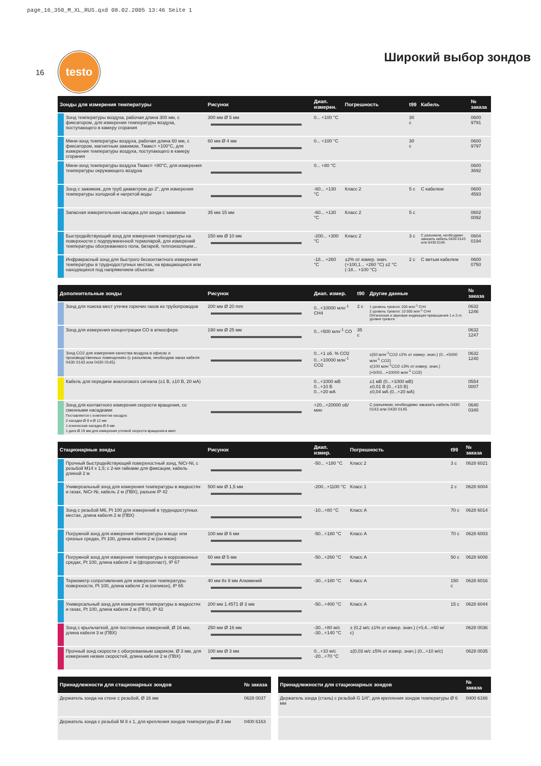page_16_350_M_XL_RUS.qxd 08.02.2005 13:46 Seite 1
16
testo
Широкий выбор зондов
| Зонды для измерения температуры | Рисунок | Диап. измерен. | Погрешность | t99 | Кабель | № заказа |
| --- | --- | --- | --- | --- | --- | --- |
| Зонд температуры воздуха, рабочая длина 300 мм, с фиксатором, для измерения температуры воздуха, поступающего в камеру сгорания | 300 мм Ø 5 мм | 0... +100 °C | | 30 с | | 0600 9791 |
| Мини-зонд температуры воздуха, рабочая длина 60 мм, с фиксатором, магнитным зажимом, Тмакс= +100°C, для измерения температуры воздуха, поступающего в камеру сгорания | 60 мм Ø 4 мм | 0... +100 °C | | 30 с | | 0600 9797 |
| Мини-зонд температуры воздуха Тмакс= +80°C, для измерения температуры окружающего воздуха | | 0... +80 °C | | | | 0600 3692 |
| Зонд с зажимом, для труб диаметром до 2", для измерения температуры холодной и нагретой воды | | -60... +130 °C | Класс 2 | 5 с | С кабелем | 0600 4593 |
| Запасная измерительная насадка для зонда с зажимом | 35 мм 15 мм | -60... +130 °C | Класс 2 | 5 с | | 0602 0092 |
| Быстродействующий зонд для измерения температуры на поверхности с подпружиненной термопарой, для измерений температуры обогреваемого пола, батарей, теплоизоляции... | 150 мм Ø 10 мм | -200... +300 °C | Класс 2 | 3 с | С разъемом, необходимо заказать кабель 0430 0143 или 0430 0145 | 0604 0194 |
| Инфракрасный зонд для быстрого бесконтактного измерения температуры в труднодоступных местах, на вращающихся или находящихся под напряжением объектах | | -18... +260 °C | ±2% от измер. знач. (+100,1... +260 °C) ±2 °C (-18... +100 °C) | 2 с | С витым кабелем | 0600 0750 |
| Дополнительные зонды | Рисунок | Диап. измер. | t90 | Другие данные | № заказа |
| --- | --- | --- | --- | --- | --- |
| Зонд для поиска мест утечек горючих газов из трубопроводов | 200 мм Ø 20 mm | 0...+10000 млн<sup>-1</sup> CH4 | 2 с | 1 уровень тревоги: 200 млн<sup>-1</sup> CH4 2 уровень тревоги: 10 000 млн<sup>-1</sup> CH4 Оптическая и звуковая индикация превышения 1 и 2-го уровня тревоги | 0632 1246 |
| Зонд для измерения концентрации CO в атмосфере | 190 мм Ø 25 мм | 0...+500 млн<sup>-1</sup> CO | 35 с | | 0632 1247 |
| Зонд CO2 для измерения качества воздуха в офисах и производственных помещениях (с разъемом, необходим заказ кабеля 0430 0143 или 0430 0145) | | 0...+1 об. % CO2 0...+10000 млн<sup>-1</sup> CO2 | | ±(50 млн<sup>-1</sup>CO2 ±2% от измер. знач.) (0...+5000 млн<sup>-1</sup> CO2) ±(100 млн<sup>-1</sup>CO2 ±3% от измер. знач.) (+5001...+10000 млн<sup>-1</sup> CO2) | 0632 1240 |
| Кабель для передачи аналогового сигнала (±1 В, ±10 В, 20 мА) | | 0...+1000 мВ 0...+10 В 0...+20 мА | | ±1 мВ (0...+1000 мВ) ±0,01 В (0...+10 В) ±0,04 мА (0...+20 мА) | 0554 0007 |
| Зонд для контактного измерения скорости вращения, со сменными насадками Поставляется с комплектом насадок: 2 насадки Ø 8 и Ø 12 мм 1 коническая насадка Ø 8 мм 1 диск Ø 19 мм для измерения угловой скорости вращения в мм/с | | +20...+20000 об/мин | | С разъемом, необходимо заказать кабель 0430 0143 или 0430 0145 | 0640 0340 |
| Стационарные зонды | Рисунок | Диап. измер. | Погрешность | t99 | № заказа |
| --- | --- | --- | --- | --- | --- |
| Прочный быстродействующий поверхностный зонд, NiCr-Ni, с резьбой M14 x 1,5; с 2-мя гайками для фиксации, кабель длиной 2 м | | -50... +180 °C | Класс 2 | 3 с | 0628 6021 |
| Универсальный зонд для измерения температуры в жидкостях и газах, NiCr-Ni, кабель 2 м (ПВХ), разъем IP 42 | 500 мм Ø 1,5 мм | -200...+1100 °C | Класс 1 | 2 с | 0628 6004 |
| Зонд с резьбой M6, Pt 100 для измерений в труднодоступных местах, длина кабеля 2 м (ПВХ) | | -10...+80 °C | Класс A | 70 с | 0628 6014 |
| Погружной зонд для измерения температуры в воде или грязных средах, Pt 100, длина кабеля 2 м (силикон) | 100 мм Ø 6 мм | -50...+180 °C | Класс A | 70 с | 0628 6003 |
| Погружной зонд для измерения температуры в коррозионных средах, Pt 100, длина кабеля 2 м (фторопласт), IP 67 | 60 мм Ø 5 мм | -50...+260 °C | Класс A | 50 с | 0628 6008 |
| Термометр сопротивления для измерения температуры поверхности, Pt 100, длина кабеля 2 м (силикон), IP 65 | 40 мм 8x 8 мм Алюминий | -30...+180 °C | Класс A | 150 с | 0628 6016 |
| Универсальный зонд для измерения температуры в жидкостях и газах, Pt 100, длина кабеля 2 м (ПВХ), IP 42 | 200 мм 1.4571 Ø 3 мм | -50...+400 °C | Класс A | 15 с | 0628 6044 |
| Зонд с крыльчаткой, для постоянных измерений, Ø 16 мм, длина кабеля 3 м (ПВХ) | 250 мм Ø 16 мм | -30...+80 м/с -30...+140 °C | ± (0,2 м/с ±1% от измер. знач.) (+0,4...+60 м/с) | | 0628 0036 |
| Прочный зонд скорости с обогреваемым шариком, Ø 3 мм, для измерения низких скоростей, длина кабеля 2 м (ПВХ) | 100 мм Ø 3 мм | 0...+10 м/с -20...+70 °C | ±(0,03 м/с ±5% от измер. знач.) (0...+10 м/с) | | 0628 0035 |
| Принадлежности для стационарных зондов | № заказа |
| --- | --- |
| Держатель зонда на стене с резьбой, Ø 16 мм | 0628 0037 |
| Держатель зонда с резьбой M 8 x 1, для крепления зондов температуры Ø 3 мм | 0400 6163 |
| Принадлежности для стационарных зондов | № заказа |
| --- | --- |
| Держатель зонда (сталь) с резьбой G 1/4", для крепления зондов температуры Ø 6 мм | 0400 6166 |